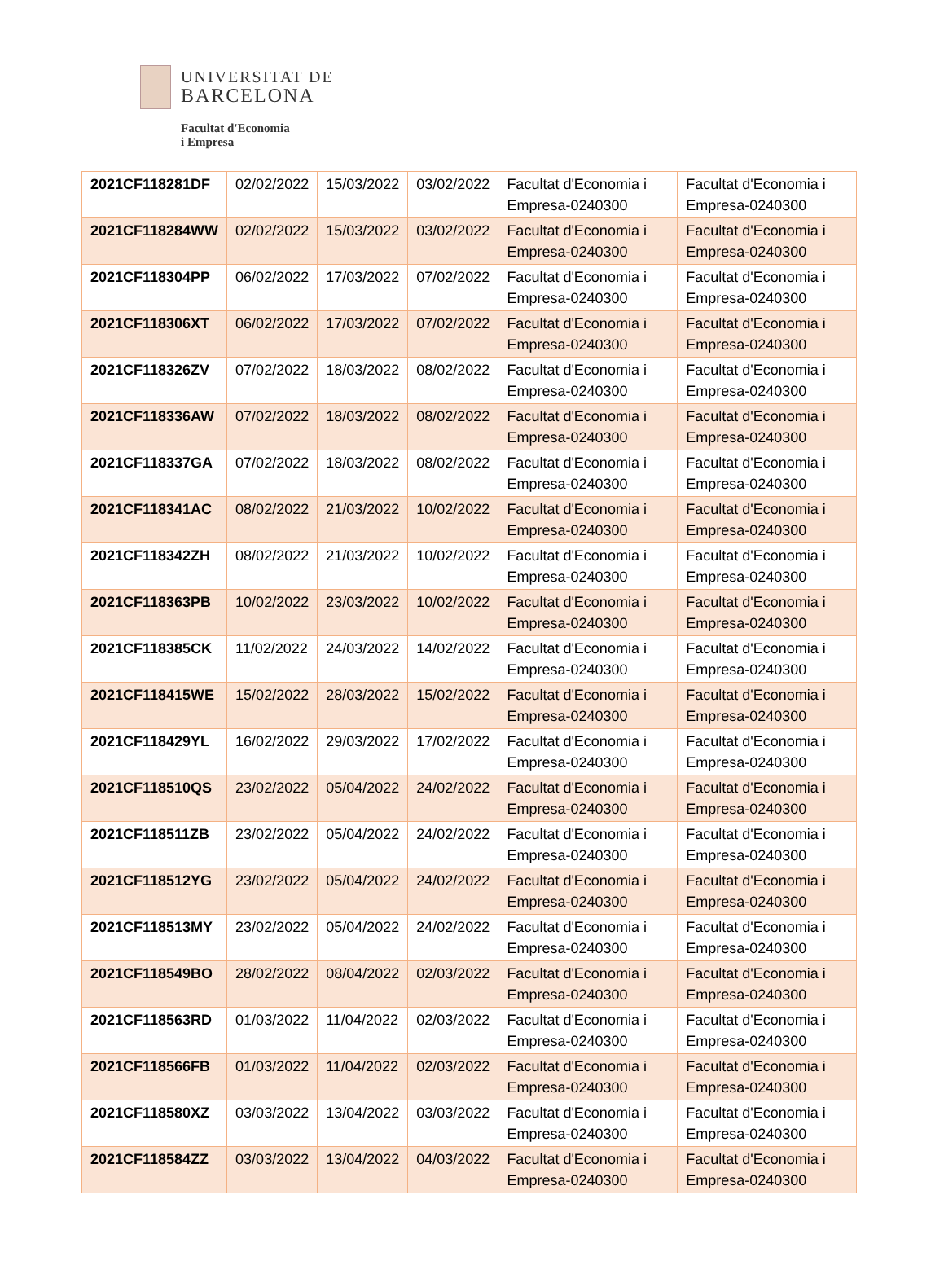UNIVERSITAT DE
BARCELONA
Facultat d'Economia
i Empresa
| 2021CF118281DF | 02/02/2022 | 15/03/2022 | 03/02/2022 | Facultat d'Economia i Empresa-0240300 | Facultat d'Economia i Empresa-0240300 |
| 2021CF118284WW | 02/02/2022 | 15/03/2022 | 03/02/2022 | Facultat d'Economia i Empresa-0240300 | Facultat d'Economia i Empresa-0240300 |
| 2021CF118304PP | 06/02/2022 | 17/03/2022 | 07/02/2022 | Facultat d'Economia i Empresa-0240300 | Facultat d'Economia i Empresa-0240300 |
| 2021CF118306XT | 06/02/2022 | 17/03/2022 | 07/02/2022 | Facultat d'Economia i Empresa-0240300 | Facultat d'Economia i Empresa-0240300 |
| 2021CF118326ZV | 07/02/2022 | 18/03/2022 | 08/02/2022 | Facultat d'Economia i Empresa-0240300 | Facultat d'Economia i Empresa-0240300 |
| 2021CF118336AW | 07/02/2022 | 18/03/2022 | 08/02/2022 | Facultat d'Economia i Empresa-0240300 | Facultat d'Economia i Empresa-0240300 |
| 2021CF118337GA | 07/02/2022 | 18/03/2022 | 08/02/2022 | Facultat d'Economia i Empresa-0240300 | Facultat d'Economia i Empresa-0240300 |
| 2021CF118341AC | 08/02/2022 | 21/03/2022 | 10/02/2022 | Facultat d'Economia i Empresa-0240300 | Facultat d'Economia i Empresa-0240300 |
| 2021CF118342ZH | 08/02/2022 | 21/03/2022 | 10/02/2022 | Facultat d'Economia i Empresa-0240300 | Facultat d'Economia i Empresa-0240300 |
| 2021CF118363PB | 10/02/2022 | 23/03/2022 | 10/02/2022 | Facultat d'Economia i Empresa-0240300 | Facultat d'Economia i Empresa-0240300 |
| 2021CF118385CK | 11/02/2022 | 24/03/2022 | 14/02/2022 | Facultat d'Economia i Empresa-0240300 | Facultat d'Economia i Empresa-0240300 |
| 2021CF118415WE | 15/02/2022 | 28/03/2022 | 15/02/2022 | Facultat d'Economia i Empresa-0240300 | Facultat d'Economia i Empresa-0240300 |
| 2021CF118429YL | 16/02/2022 | 29/03/2022 | 17/02/2022 | Facultat d'Economia i Empresa-0240300 | Facultat d'Economia i Empresa-0240300 |
| 2021CF118510QS | 23/02/2022 | 05/04/2022 | 24/02/2022 | Facultat d'Economia i Empresa-0240300 | Facultat d'Economia i Empresa-0240300 |
| 2021CF118511ZB | 23/02/2022 | 05/04/2022 | 24/02/2022 | Facultat d'Economia i Empresa-0240300 | Facultat d'Economia i Empresa-0240300 |
| 2021CF118512YG | 23/02/2022 | 05/04/2022 | 24/02/2022 | Facultat d'Economia i Empresa-0240300 | Facultat d'Economia i Empresa-0240300 |
| 2021CF118513MY | 23/02/2022 | 05/04/2022 | 24/02/2022 | Facultat d'Economia i Empresa-0240300 | Facultat d'Economia i Empresa-0240300 |
| 2021CF118549BO | 28/02/2022 | 08/04/2022 | 02/03/2022 | Facultat d'Economia i Empresa-0240300 | Facultat d'Economia i Empresa-0240300 |
| 2021CF118563RD | 01/03/2022 | 11/04/2022 | 02/03/2022 | Facultat d'Economia i Empresa-0240300 | Facultat d'Economia i Empresa-0240300 |
| 2021CF118566FB | 01/03/2022 | 11/04/2022 | 02/03/2022 | Facultat d'Economia i Empresa-0240300 | Facultat d'Economia i Empresa-0240300 |
| 2021CF118580XZ | 03/03/2022 | 13/04/2022 | 03/03/2022 | Facultat d'Economia i Empresa-0240300 | Facultat d'Economia i Empresa-0240300 |
| 2021CF118584ZZ | 03/03/2022 | 13/04/2022 | 04/03/2022 | Facultat d'Economia i Empresa-0240300 | Facultat d'Economia i Empresa-0240300 |